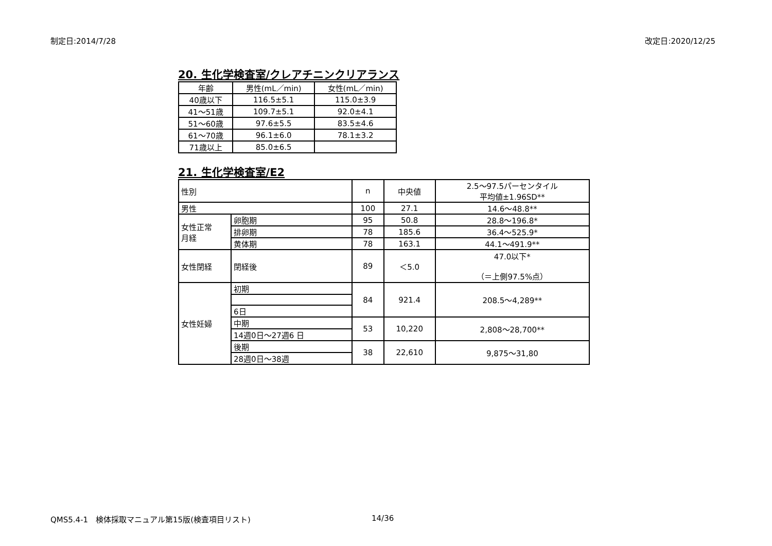制定日:2014/7/28 改定日:2020/12/25
20. 生化学検査室/クレアチニンクリアランス
| 年齢 | 男性(mL／min) | 女性(mL／min) |
| --- | --- | --- |
| 40歳以下 | 116.5±5.1 | 115.0±3.9 |
| 41～51歳 | 109.7±5.1 | 92.0±4.1 |
| 51～60歳 | 97.6±5.5 | 83.5±4.6 |
| 61～70歳 | 96.1±6.0 | 78.1±3.2 |
| 71歳以上 | 85.0±6.5 | |
21. 生化学検査室/E2
| 性別 | | n | 中央値 | 2.5～97.5パーセンタイル 平均値±1.96SD** |
| --- | --- | --- | --- | --- |
| 男性 | | 100 | 27.1 | 14.6～48.8** |
| 女性正常 月経 | 卵胞期 | 95 | 50.8 | 28.8～196.8* |
| | 排卵期 | 78 | 185.6 | 36.4～525.9* |
| | 黄体期 | 78 | 163.1 | 44.1～491.9** |
| 女性閉経 | 閉経後 | 89 | ＜5.0 | 47.0以下* （＝上側97.5%点） |
| 女性妊婦 | 初期 | 84 | 921.4 | 208.5～4,289** |
| | 6日 | | | |
| | 中期 | 53 | 10,220 | 2,808～28,700** |
| | 14週0日～27週6 日 | | | |
| | 後期 | 38 | 22,610 | 9,875～31,80 |
| | 28週0日～38週 | | | |
QMS5.4-1　検体採取マニュアル第15版(検査項目リスト)
14/36